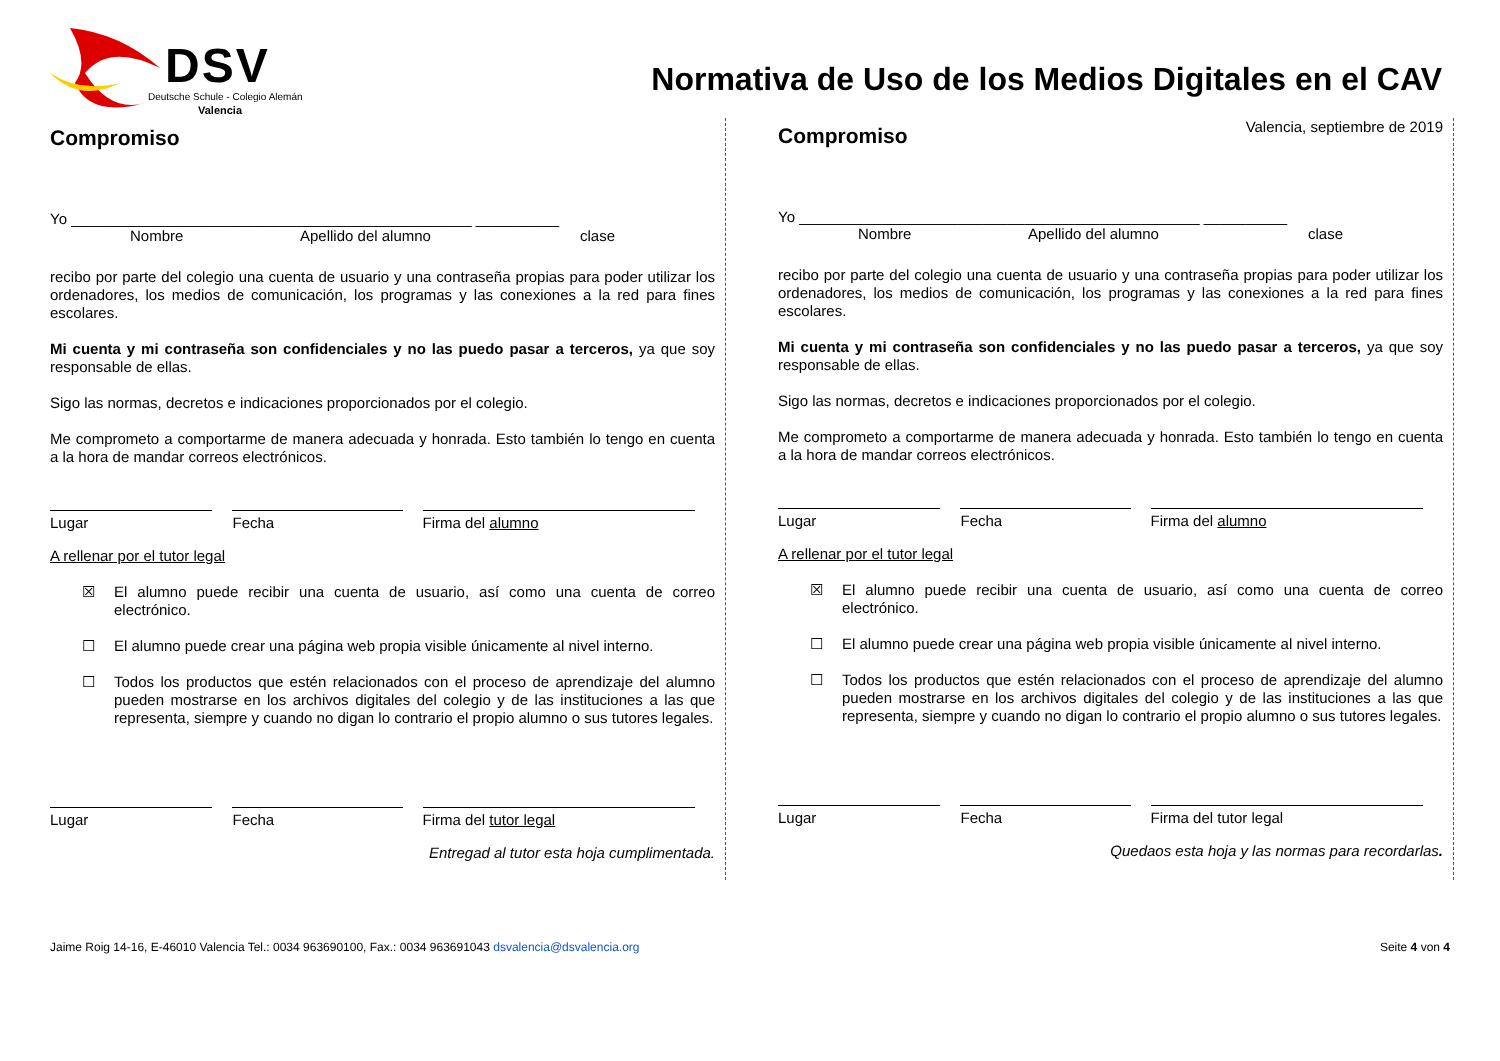DSV
Deutsche Schule - Colegio Alemán
Valencia
Normativa de Uso de los Medios Digitales en el CAV
Compromiso
Yo ________________________________________________ __________
Nombre Apellido del alumno clase
recibo por parte del colegio una cuenta de usuario y una contraseña propias para poder utilizar los ordenadores, los medios de comunicación, los programas y las conexiones a la red para fines escolares.
Mi cuenta y mi contraseña son confidenciales y no las puedo pasar a terceros, ya que soy responsable de ellas.
Sigo las normas, decretos e indicaciones proporcionados por el colegio.
Me comprometo a comportarme de manera adecuada y honrada. Esto también lo tengo en cuenta a la hora de mandar correos electrónicos.
Lugar Fecha Firma del alumno
A rellenar por el tutor legal
☒ El alumno puede recibir una cuenta de usuario, así como una cuenta de correo electrónico.
☐ El alumno puede crear una página web propia visible únicamente al nivel interno.
☐ Todos los productos que estén relacionados con el proceso de aprendizaje del alumno pueden mostrarse en los archivos digitales del colegio y de las instituciones a las que representa, siempre y cuando no digan lo contrario el propio alumno o sus tutores legales.
Lugar Fecha Firma del tutor legal
Entregad al tutor esta hoja cumplimentada.
Valencia, septiembre de 2019
Compromiso
Yo ________________________________________________ __________
Nombre Apellido del alumno clase
recibo por parte del colegio una cuenta de usuario y una contraseña propias para poder utilizar los ordenadores, los medios de comunicación, los programas y las conexiones a la red para fines escolares.
Mi cuenta y mi contraseña son confidenciales y no las puedo pasar a terceros, ya que soy responsable de ellas.
Sigo las normas, decretos e indicaciones proporcionados por el colegio.
Me comprometo a comportarme de manera adecuada y honrada. Esto también lo tengo en cuenta a la hora de mandar correos electrónicos.
Lugar Fecha Firma del alumno
A rellenar por el tutor legal
☒ El alumno puede recibir una cuenta de usuario, así como una cuenta de correo electrónico.
☐ El alumno puede crear una página web propia visible únicamente al nivel interno.
☐ Todos los productos que estén relacionados con el proceso de aprendizaje del alumno pueden mostrarse en los archivos digitales del colegio y de las instituciones a las que representa, siempre y cuando no digan lo contrario el propio alumno o sus tutores legales.
Lugar Fecha Firma del tutor legal
Quedaos esta hoja y las normas para recordarlas.
Jaime Roig 14-16, E-46010 Valencia Tel.: 0034 963690100, Fax.: 0034 963691043 dsvalencia@dsvalencia.org Seite 4 von 4